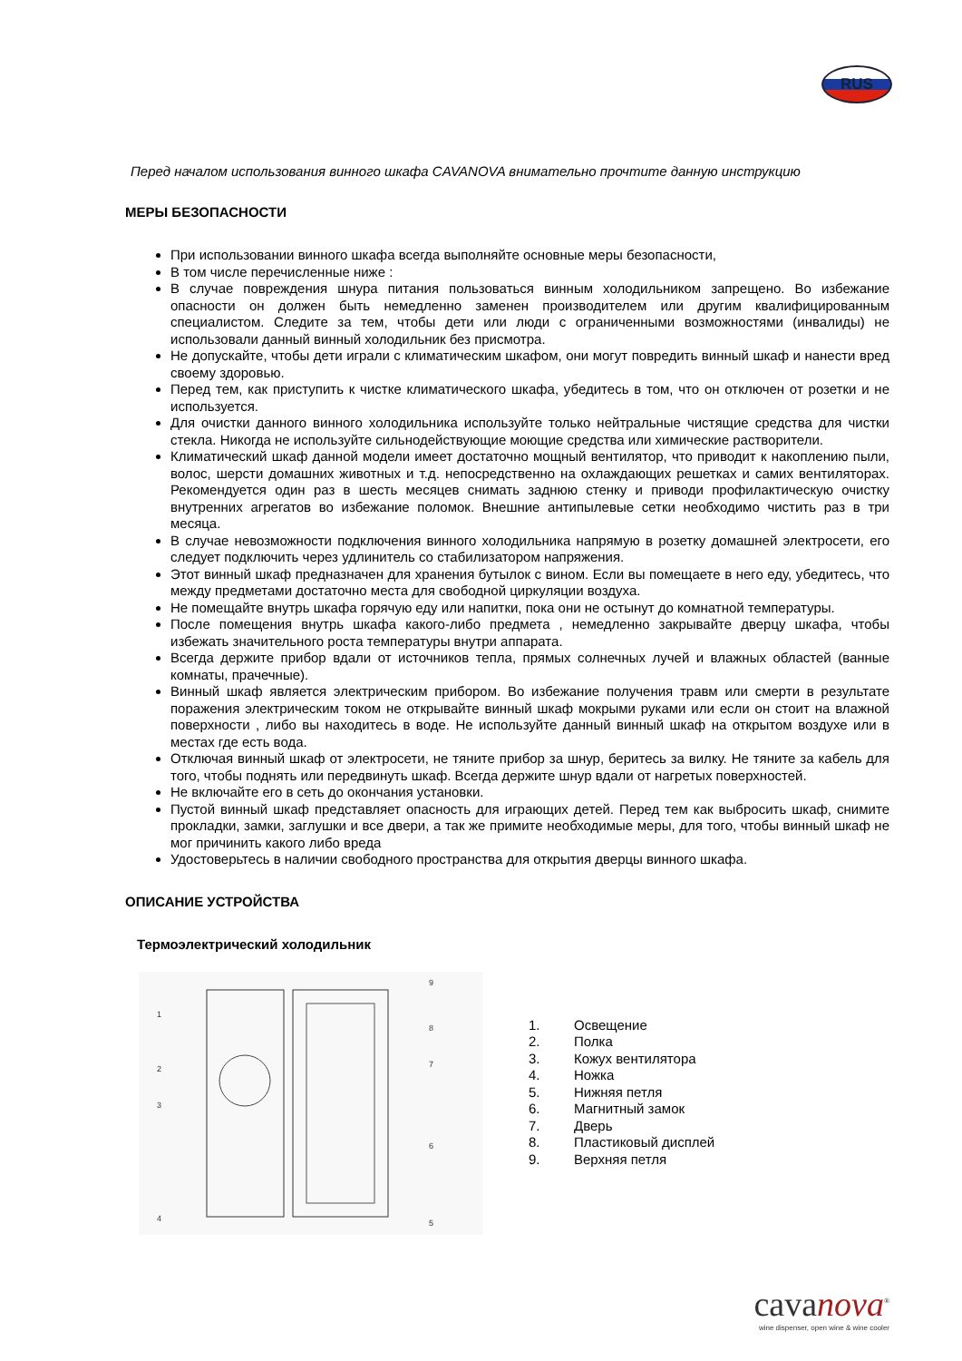RUS
Перед началом использования винного шкафа CAVANOVA внимательно прочтите данную инструкцию
МЕРЫ БЕЗОПАСНОСТИ
При использовании винного шкафа всегда выполняйте основные меры безопасности,
В том числе перечисленные ниже :
В случае повреждения шнура питания пользоваться винным холодильником запрещено. Во избежание опасности он должен быть немедленно заменен производителем или другим квалифицированным специалистом. Следите за тем, чтобы дети или люди с ограниченными возможностями (инвалиды) не использовали данный винный холодильник без присмотра.
Не допускайте, чтобы дети играли с климатическим шкафом, они могут повредить винный шкаф и нанести вред своему здоровью.
Перед тем, как приступить к чистке климатического шкафа, убедитесь в том, что он отключен от розетки и не используется.
Для очистки данного винного холодильника используйте только нейтральные чистящие средства для чистки стекла. Никогда не используйте сильнодействующие моющие средства или химические растворители.
Климатический шкаф данной модели имеет достаточно мощный вентилятор, что приводит к накоплению пыли, волос, шерсти домашних животных и т.д. непосредственно на охлаждающих решетках и самих вентиляторах. Рекомендуется один раз в шесть месяцев снимать заднюю стенку и приводи профилактическую очистку внутренних агрегатов во избежание поломок. Внешние антипылевые сетки необходимо чистить раз в три месяца.
В случае невозможности подключения винного холодильника напрямую в розетку домашней электросети, его следует подключить через удлинитель со стабилизатором напряжения.
Этот винный шкаф предназначен для хранения бутылок с вином. Если вы помещаете в него еду, убедитесь, что между предметами достаточно места для свободной циркуляции воздуха.
Не помещайте внутрь шкафа горячую еду или напитки, пока они не остынут до комнатной температуры.
После помещения внутрь шкафа какого-либо предмета , немедленно закрывайте дверцу шкафа, чтобы избежать значительного роста температуры внутри аппарата.
Всегда держите прибор вдали от источников тепла, прямых солнечных лучей и влажных областей (ванные комнаты, прачечные).
Винный шкаф является электрическим прибором. Во избежание получения травм или смерти в результате поражения электрическим током не открывайте винный шкаф мокрыми руками или если он стоит на влажной поверхности , либо вы находитесь в воде. Не используйте данный винный шкаф на открытом воздухе или в местах где есть вода.
Отключая винный шкаф от электросети, не тяните прибор за шнур, беритесь за вилку. Не тяните за кабель для того, чтобы поднять или передвинуть шкаф. Всегда держите шнур вдали от нагретых поверхностей.
Не включайте его в сеть до окончания установки.
Пустой винный шкаф представляет опасность для играющих детей. Перед тем как выбросить шкаф, снимите прокладки, замки, заглушки и все двери, а так же примите необходимые меры, для того, чтобы винный шкаф не мог причинить какого либо вреда
Удостоверьтесь в наличии свободного пространства для открытия дверцы винного шкафа.
ОПИСАНИЕ УСТРОЙСТВА
Термоэлектрический холодильник
1
2
3
4
5
6
7
8
9
1. Освещение
2. Полка
3. Кожух вентилятора
4. Ножка
5. Нижняя петля
6. Магнитный замок
7. Дверь
8. Пластиковый дисплей
9. Верхняя петля
cavanova<sup>®</sup>
wine dispenser, open wine & wine cooler